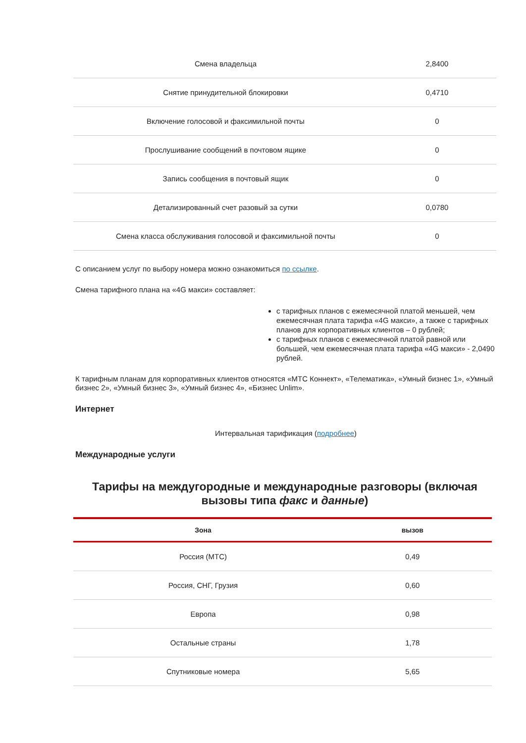| Смена владельца | 2,8400 |
| Снятие принудительной блокировки | 0,4710 |
| Включение голосовой и факсимильной почты | 0 |
| Прослушивание сообщений в почтовом ящике | 0 |
| Запись сообщения в почтовый ящик | 0 |
| Детализированный счет разовый за сутки | 0,0780 |
| Смена класса обслуживания голосовой и факсимильной почты | 0 |
С описанием услуг по выбору номера можно ознакомиться по ссылке.
Смена тарифного плана на «4G макси» составляет:
с тарифных планов с ежемесячной платой меньшей, чем ежемесячная плата тарифа «4G макси», а также с тарифных планов для корпоративных клиентов – 0 рублей;
с тарифных планов с ежемесячной платой равной или большей, чем ежемесячная плата тарифа «4G макси» - 2,0490 рублей.
К тарифным планам для корпоративных клиентов относятся «МТС Коннект», «Телематика», «Умный бизнес 1», «Умный бизнес 2», «Умный бизнес 3», «Умный бизнес 4», «Бизнес Unlim».
Интернет
Интервальная тарификация (подробнее)
Международные услуги
Тарифы на междугородные и международные разговоры (включая вызовы типа факс и данные)
| Зона | вызов |
| --- | --- |
| Россия (МТС) | 0,49 |
| Россия, СНГ, Грузия | 0,60 |
| Европа | 0,98 |
| Остальные страны | 1,78 |
| Спутниковые номера | 5,65 |